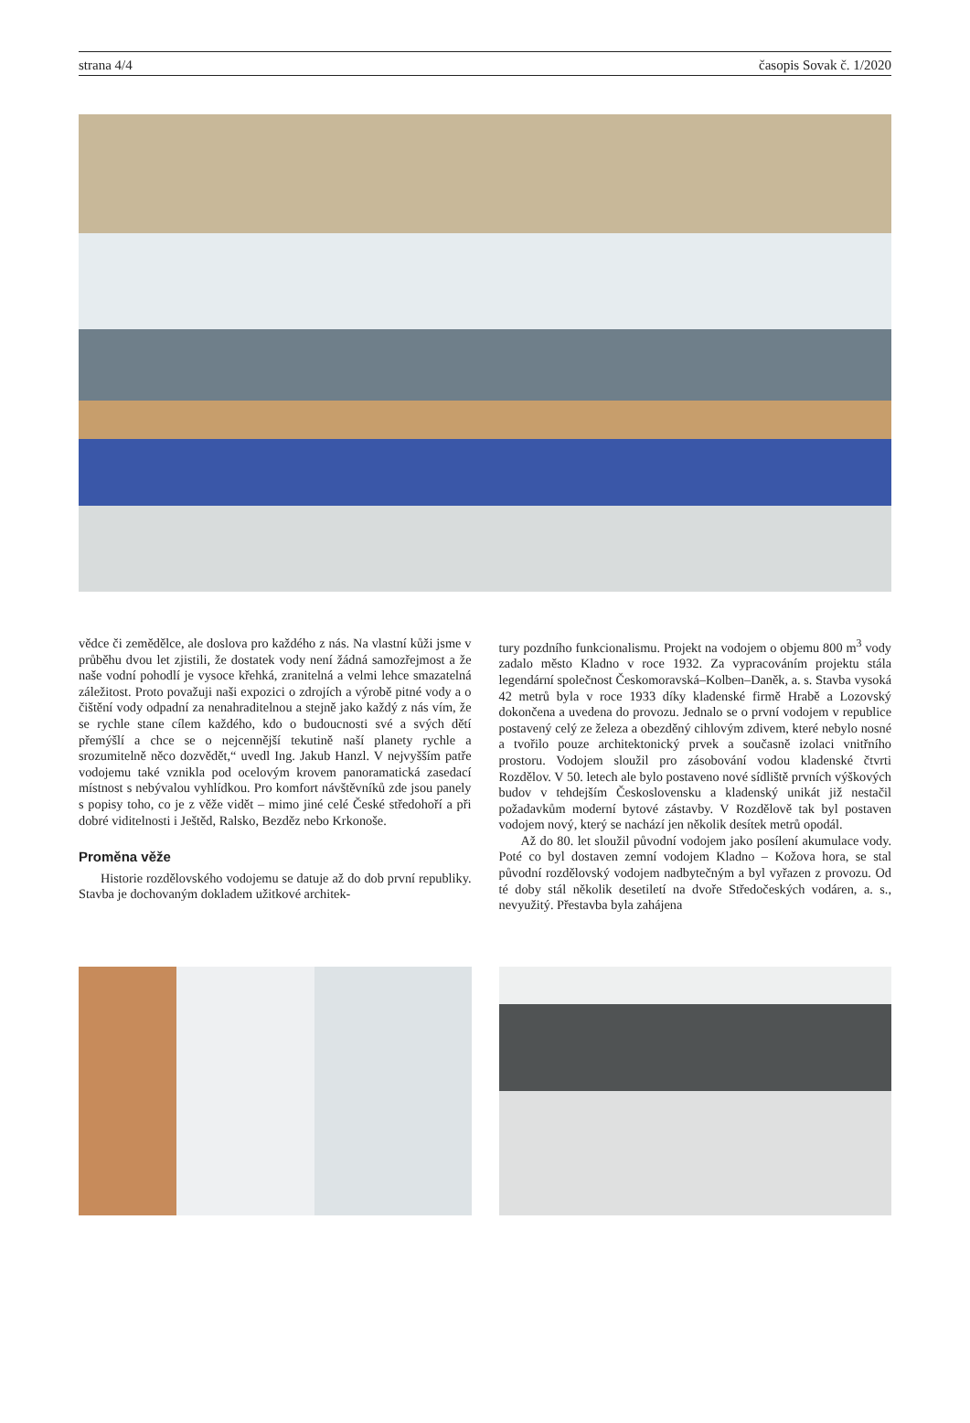strana 4/4 časopis Sovak č. 1/2020
vědce či zemědělce, ale doslova pro každého z nás. Na vlastní kůži jsme v průběhu dvou let zjistili, že dostatek vody není žádná samozřejmost a že naše vodní pohodlí je vysoce křehká, zranitelná a velmi lehce smazatelná záležitost. Proto považuji naši expozici o zdrojích a výrobě pitné vody a o čištění vody odpadní za nenahraditelnou a stejně jako každý z nás vím, že se rychle stane cílem každého, kdo o budoucnosti své a svých dětí přemýšlí a chce se o nejcennější tekutině naší planety rychle a srozumitelně něco dozvědět,“ uvedl Ing. Jakub Hanzl. V nejvyšším patře vodojemu také vznikla pod ocelovým krovem panoramatická zasedací místnost s nebývalou vyhlídkou. Pro komfort návštěvníků zde jsou panely s popisy toho, co je z věže vidět – mimo jiné celé České středohoří a při dobré viditelnosti i Ještěd, Ralsko, Bezděz nebo Krkonoše.
Proměna věže
Historie rozdělovského vodojemu se datuje až do dob první republiky. Stavba je dochovaným dokladem užitkové architek-
tury pozdního funkcionalismu. Projekt na vodojem o objemu 800 m<sup>3</sup> vody zadalo město Kladno v roce 1932. Za vypracováním projektu stála legendární společnost Českomoravská–Kolben–Daněk, a. s. Stavba vysoká 42 metrů byla v roce 1933 díky kladenské firmě Hrabě a Lozovský dokončena a uvedena do provozu. Jednalo se o první vodojem v republice postavený celý ze železa a obezděný cihlovým zdivem, které nebylo nosné a tvořilo pouze architektonický prvek a současně izolaci vnitřního prostoru. Vodojem sloužil pro zásobování vodou kladenské čtvrti Rozdělov. V 50. letech ale bylo postaveno nové sídliště prvních výškových budov v tehdejším Československu a kladenský unikát již nestačil požadavkům moderní bytové zástavby. V Rozdělově tak byl postaven vodojem nový, který se nachází jen několik desítek metrů opodál.
Až do 80. let sloužil původní vodojem jako posílení akumulace vody. Poté co byl dostaven zemní vodojem Kladno – Kožova hora, se stal původní rozdělovský vodojem nadbytečným a byl vyřazen z provozu. Od té doby stál několik desetiletí na dvoře Středočeských vodáren, a. s., nevyužitý. Přestavba byla zahájena